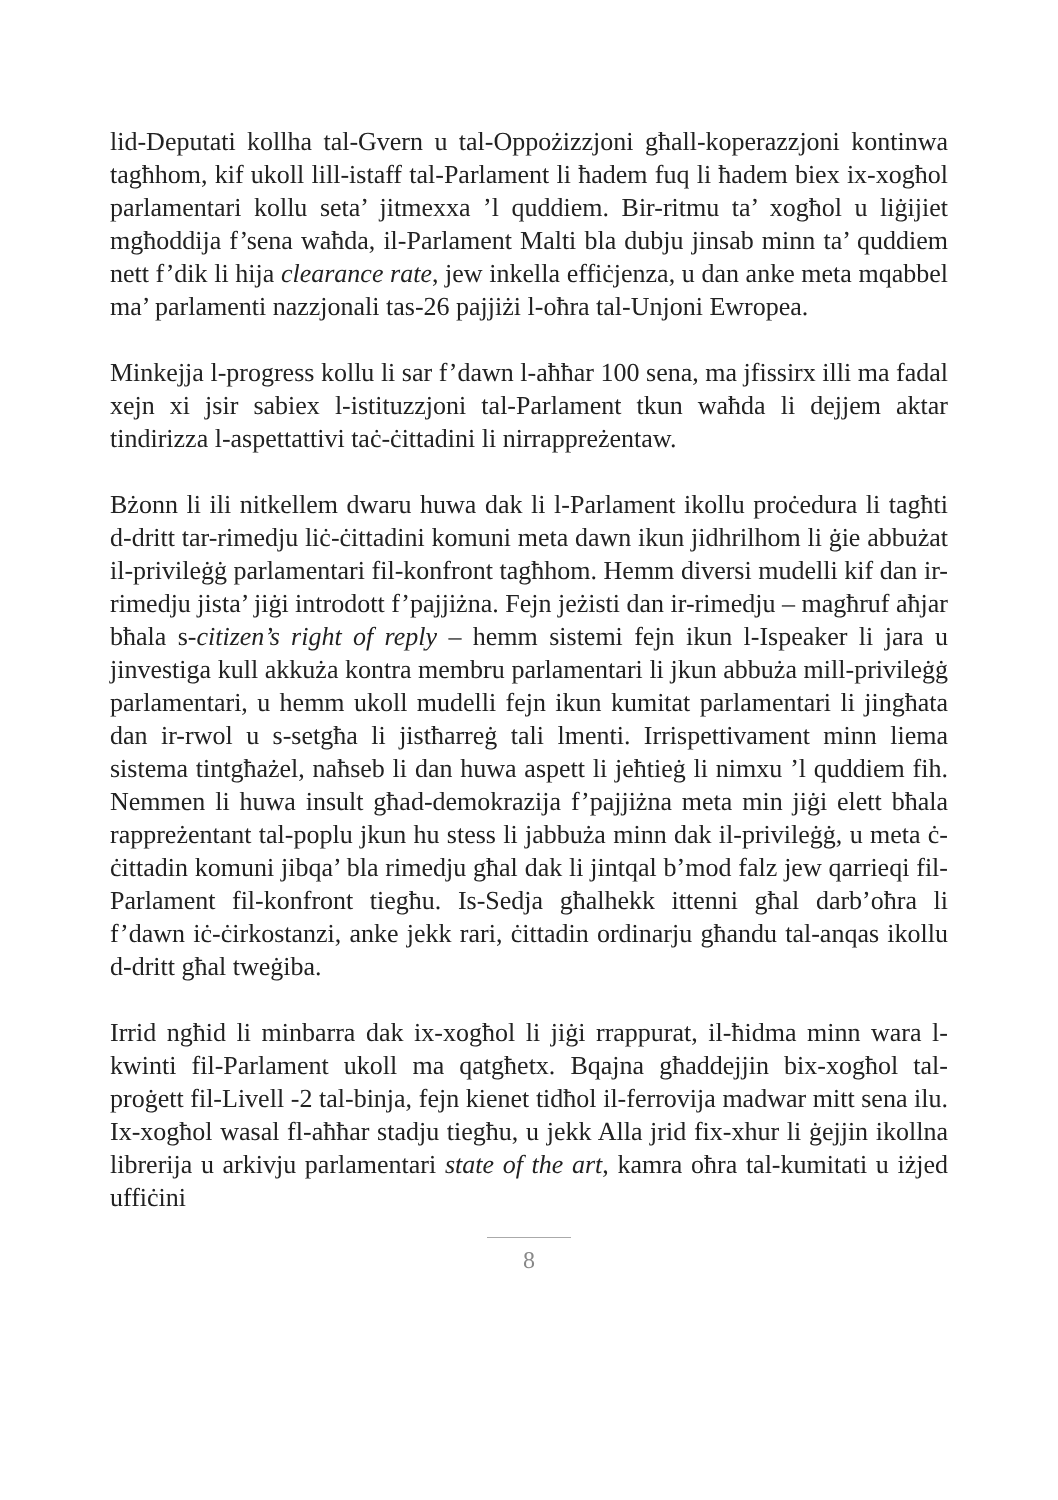lid-Deputati kollha tal-Gvern u tal-Oppożizzjoni għall-koperazzjoni kontinwa tagħhom, kif ukoll lill-istaff tal-Parlament li ħadem fuq li ħadem biex ix-xogħol parlamentari kollu seta’ jitmexxa ’l quddiem. Bir-ritmu ta’ xogħol u liġijiet mgħoddija f’sena waħda, il-Parlament Malti bla dubju jinsab minn ta’ quddiem nett f’dik li hija clearance rate, jew inkella effiċjenza, u dan anke meta mqabbel ma’ parlamenti nazzjonali tas-26 pajjiżi l-oħra tal-Unjoni Ewropea.
Minkejja l-progress kollu li sar f’dawn l-aħħar 100 sena, ma jfissirx illi ma fadal xejn xi jsir sabiex l-istituzzjoni tal-Parlament tkun waħda li dejjem aktar tindirizza l-aspettattivi taċ-ċittadini li nirrappreżentaw.
Bżonn li ili nitkellem dwaru huwa dak li l-Parlament ikollu proċedura li tagħti d-dritt tar-rimedju liċ-ċittadini komuni meta dawn ikun jidhrilhom li ġie abbużat il-privileġġ parlamentari fil-konfront tagħhom. Hemm diversi mudelli kif dan ir-rimedju jista’ jiġi introdott f’pajjiżna. Fejn jeżisti dan ir-rimedju – magħruf aħjar bħala s-citizen’s right of reply – hemm sistemi fejn ikun l-Ispeaker li jara u jinvestiga kull akkuża kontra membru parlamentari li jkun abbuża mill-privileġġ parlamentari, u hemm ukoll mudelli fejn ikun kumitat parlamentari li jingħata dan ir-rwol u s-setgħa li jistħarreġ tali lmenti. Irrispettivament minn liema sistema tintgħażel, naħseb li dan huwa aspett li jeħtieġ li nimxu ’l quddiem fih. Nemmen li huwa insult għad-demokrazija f’pajjiżna meta min jiġi elett bħala rappreżentant tal-poplu jkun hu stess li jabbuża minn dak il-privileġġ, u meta ċ-ċittadin komuni jibqa’ bla rimedju għal dak li jintqal b’mod falz jew qarrieqi fil-Parlament fil-konfront tiegħu. Is-Sedja għalhekk ittenni għal darb’oħra li f’dawn iċ-ċirkostanzi, anke jekk rari, ċittadin ordinarju għandu tal-anqas ikollu d-dritt għal tweġiba.
Irrid ngħid li minbarra dak ix-xogħol li jiġi rrappurat, il-ħidma minn wara l-kwinti fil-Parlament ukoll ma qatgħetx. Bqajna għaddejjin bix-xogħol tal-proġett fil-Livell -2 tal-binja, fejn kienet tidħol il-ferrovija madwar mitt sena ilu. Ix-xogħol wasal fl-aħħar stadju tiegħu, u jekk Alla jrid fix-xhur li ġejjin ikollna librerija u arkivju parlamentari state of the art, kamra oħra tal-kumitati u iżjed uffiċini
8